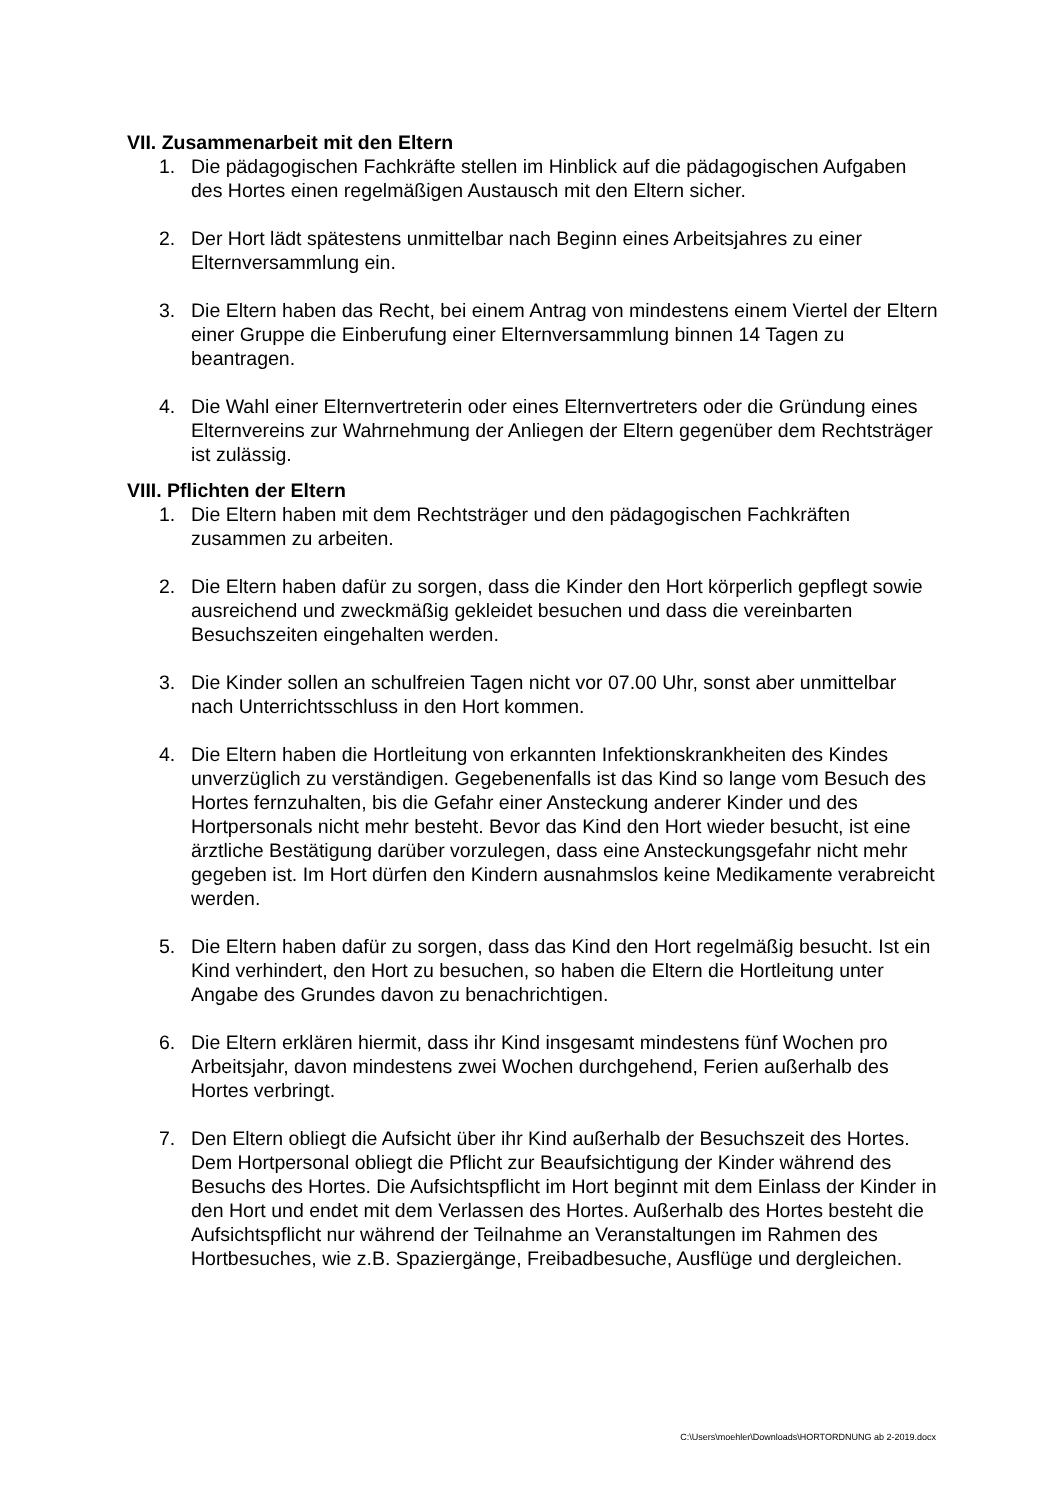VII. Zusammenarbeit mit den Eltern
1. Die pädagogischen Fachkräfte stellen im Hinblick auf die pädagogischen Aufgaben des Hortes einen regelmäßigen Austausch mit den Eltern sicher.
2. Der Hort lädt spätestens unmittelbar nach Beginn eines Arbeitsjahres zu einer Elternversammlung ein.
3. Die Eltern haben das Recht, bei einem Antrag von mindestens einem Viertel der Eltern einer Gruppe die Einberufung einer Elternversammlung binnen 14 Tagen zu beantragen.
4. Die Wahl einer Elternvertreterin oder eines Elternvertreters oder die Gründung eines Elternvereins zur Wahrnehmung der Anliegen der Eltern gegenüber dem Rechtsträger ist zulässig.
VIII. Pflichten der Eltern
1. Die Eltern haben mit dem Rechtsträger und den pädagogischen Fachkräften zusammen zu arbeiten.
2. Die Eltern haben dafür zu sorgen, dass die Kinder den Hort körperlich gepflegt sowie ausreichend und zweckmäßig gekleidet besuchen und dass die vereinbarten Besuchszeiten eingehalten werden.
3. Die Kinder sollen an schulfreien Tagen nicht vor 07.00 Uhr, sonst aber unmittelbar nach Unterrichtsschluss in den Hort kommen.
4. Die Eltern haben die Hortleitung von erkannten Infektionskrankheiten des Kindes unverzüglich zu verständigen. Gegebenenfalls ist das Kind so lange vom Besuch des Hortes fernzuhalten, bis die Gefahr einer Ansteckung anderer Kinder und des Hortpersonals nicht mehr besteht. Bevor das Kind den Hort wieder besucht, ist eine ärztliche Bestätigung darüber vorzulegen, dass eine Ansteckungsgefahr nicht mehr gegeben ist. Im Hort dürfen den Kindern ausnahmslos keine Medikamente verabreicht werden.
5. Die Eltern haben dafür zu sorgen, dass das Kind den Hort regelmäßig besucht. Ist ein Kind verhindert, den Hort zu besuchen, so haben die Eltern die Hortleitung unter Angabe des Grundes davon zu benachrichtigen.
6. Die Eltern erklären hiermit, dass ihr Kind insgesamt mindestens fünf Wochen pro Arbeitsjahr, davon mindestens zwei Wochen durchgehend, Ferien außerhalb des Hortes verbringt.
7. Den Eltern obliegt die Aufsicht über ihr Kind außerhalb der Besuchszeit des Hortes. Dem Hortpersonal obliegt die Pflicht zur Beaufsichtigung der Kinder während des Besuchs des Hortes. Die Aufsichtspflicht im Hort beginnt mit dem Einlass der Kinder in den Hort und endet mit dem Verlassen des Hortes. Außerhalb des Hortes besteht die Aufsichtspflicht nur während der Teilnahme an Veranstaltungen im Rahmen des Hortbesuches, wie z.B. Spaziergänge, Freibadbesuche, Ausflüge und dergleichen.
C:\Users\moehler\Downloads\HORTORDNUNG ab 2-2019.docx